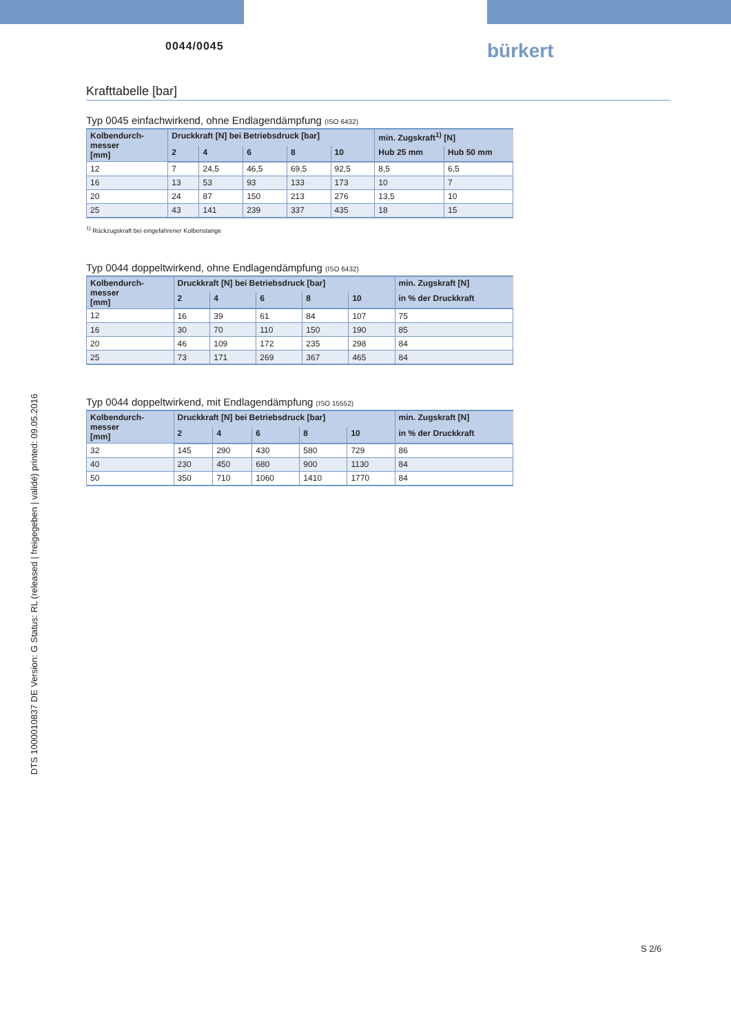0044/0045 bürkert
DTS 1000010837 DE Version: G Status: RL (released | freigegeben | validé) printed: 09.05.2016
Krafttabelle [bar]
Typ 0045 einfachwirkend, ohne Endlagendämpfung (ISO 6432)
| Kolbendurch- messer [mm] | Druckkraft [N] bei Betriebsdruck [bar] | | | | | min. Zugskraft<sup>1)</sup> [N] | |
| --- | --- | --- | --- | --- | --- | --- | --- |
| | 2 | 4 | 6 | 8 | 10 | Hub 25 mm | Hub 50 mm |
| 12 | 7 | 24,5 | 46,5 | 69,5 | 92,5 | 8,5 | 6,5 |
| 16 | 13 | 53 | 93 | 133 | 173 | 10 | 7 |
| 20 | 24 | 87 | 150 | 213 | 276 | 13,5 | 10 |
| 25 | 43 | 141 | 239 | 337 | 435 | 18 | 15 |
<sup>1)</sup> Rückzugskraft bei eingefahrener Kolbenstange
Typ 0044 doppeltwirkend, ohne Endlagendämpfung (ISO 6432)
| Kolbendurch- messer [mm] | Druckkraft [N] bei Betriebsdruck [bar] | | | | | min. Zugskraft [N] |
| --- | --- | --- | --- | --- | --- | --- |
| | 2 | 4 | 6 | 8 | 10 | in % der Druckkraft |
| 12 | 16 | 39 | 61 | 84 | 107 | 75 |
| 16 | 30 | 70 | 110 | 150 | 190 | 85 |
| 20 | 46 | 109 | 172 | 235 | 298 | 84 |
| 25 | 73 | 171 | 269 | 367 | 465 | 84 |
Typ 0044 doppeltwirkend, mit Endlagendämpfung (ISO 15552)
| Kolbendurch- messer [mm] | Druckkraft [N] bei Betriebsdruck [bar] | | | | | min. Zugskraft [N] |
| --- | --- | --- | --- | --- | --- | --- |
| | 2 | 4 | 6 | 8 | 10 | in % der Druckkraft |
| 32 | 145 | 290 | 430 | 580 | 729 | 86 |
| 40 | 230 | 450 | 680 | 900 | 1130 | 84 |
| 50 | 350 | 710 | 1060 | 1410 | 1770 | 84 |
S 2/6